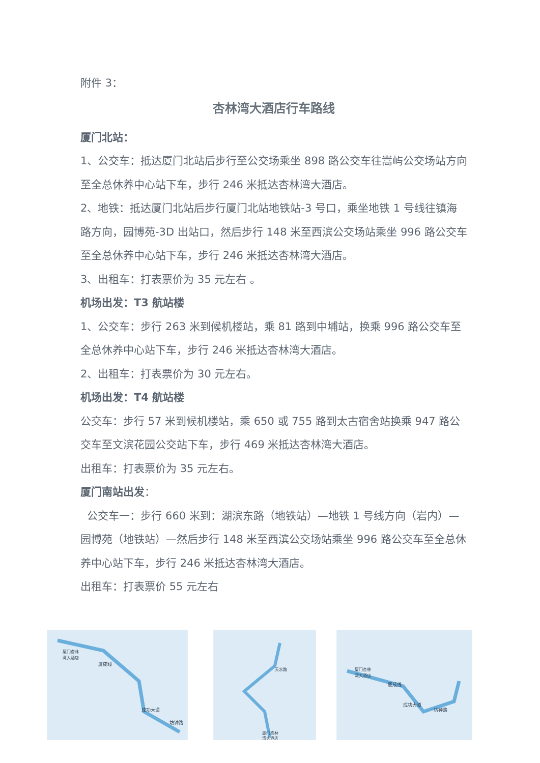附件 3：
杏林湾大酒店行车路线
厦门北站：
1、公交车：抵达厦门北站后步行至公交场乘坐 898 路公交车往嵩屿公交场站方向至全总休养中心站下车，步行 246 米抵达杏林湾大酒店。
2、地铁：抵达厦门北站后步行厦门北站地铁站-3 号口，乘坐地铁 1 号线往镇海路方向，园博苑-3D 出站口，然后步行 148 米至西滨公交场站乘坐 996 路公交车至全总休养中心站下车，步行 246 米抵达杏林湾大酒店。
3、出租车：打表票价为 35 元左右 。
机场出发：T3 航站楼
1、公交车：步行 263 米到候机楼站，乘 81 路到中埔站，换乘 996 路公交车至全总休养中心站下车，步行 246 米抵达杏林湾大酒店。
2、出租车：打表票价为 30 元左右。
机场出发：T4 航站楼
公交车：步行 57 米到候机楼站，乘 650 或 755 路到太古宿舍站换乘 947 路公交车至文滨花园公交站下车，步行 469 米抵达杏林湾大酒店。
出租车：打表票价为 35 元左右。
厦门南站出发：
公交车一：步行 660 米到：湖滨东路（地铁站）—地铁 1 号线方向（岩内）—园博苑（地铁站）—然后步行 148 米至西滨公交场站乘坐 996 路公交车至全总休养中心站下车，步行 246 米抵达杏林湾大酒店。
出租车：打表票价 55 元左右
厦门杏林
湾大酒店
厦成线
成功大道
坊钟路
天水路
厦门杏林
湾大酒店
厦门杏林
湾大酒店
厦成线
坊钟路
成功大道